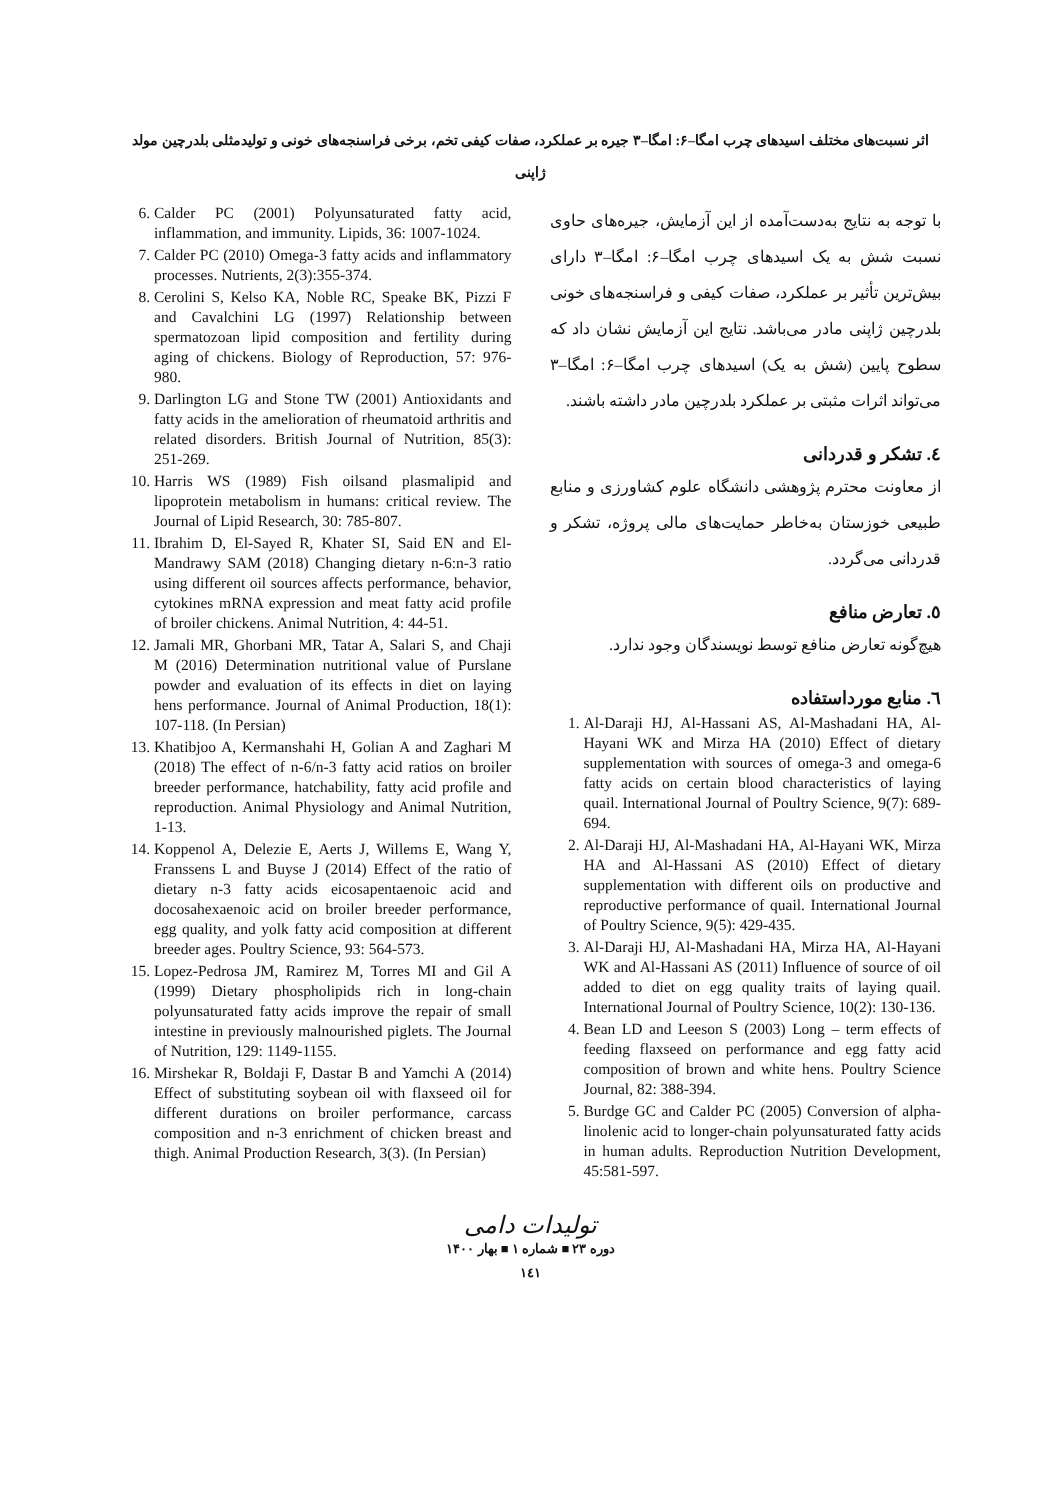اثر نسبت‌های مختلف اسیدهای چرب امگا–۶: امگا–۳ جیره بر عملکرد، صفات کیفی تخم، برخی فراسنجه‌های خونی و تولیدمثلی بلدرچین مولد ژاپنی
با توجه به نتایج به‌دست‌آمده از این آزمایش، جیره‌های حاوی نسبت شش به یک اسیدهای چرب امگا–۶: امگا–۳ دارای بیش‌ترین تأثیر بر عملکرد، صفات کیفی و فراسنجه‌های خونی بلدرچین ژاپنی مادر می‌باشد. نتایج این آزمایش نشان داد که سطوح پایین (شش به یک) اسیدهای چرب امگا–۶: امگا–۳ می‌تواند اثرات مثبتی بر عملکرد بلدرچین مادر داشته باشند.
٤. تشکر و قدردانی
از معاونت محترم پژوهشی دانشگاه علوم کشاورزی و منابع طبیعی خوزستان به‌خاطر حمایت‌های مالی پروژه، تشکر و قدردانی می‌گردد.
٥. تعارض منافع
هیچ‌گونه تعارض منافع توسط نویسندگان وجود ندارد.
٦. منابع مورداستفاده
1. Al-Daraji HJ, Al-Hassani AS, Al-Mashadani HA, Al-Hayani WK and Mirza HA (2010) Effect of dietary supplementation with sources of omega-3 and omega-6 fatty acids on certain blood characteristics of laying quail. International Journal of Poultry Science, 9(7): 689-694.
2. Al-Daraji HJ, Al-Mashadani HA, Al-Hayani WK, Mirza HA and Al-Hassani AS (2010) Effect of dietary supplementation with different oils on productive and reproductive performance of quail. International Journal of Poultry Science, 9(5): 429-435.
3. Al-Daraji HJ, Al-Mashadani HA, Mirza HA, Al-Hayani WK and Al-Hassani AS (2011) Influence of source of oil added to diet on egg quality traits of laying quail. International Journal of Poultry Science, 10(2): 130-136.
4. Bean LD and Leeson S (2003) Long – term effects of feeding flaxseed on performance and egg fatty acid composition of brown and white hens. Poultry Science Journal, 82: 388-394.
5. Burdge GC and Calder PC (2005) Conversion of alpha-linolenic acid to longer-chain polyunsaturated fatty acids in human adults. Reproduction Nutrition Development, 45:581-597.
6. Calder PC (2001) Polyunsaturated fatty acid, inflammation, and immunity. Lipids, 36: 1007-1024.
7. Calder PC (2010) Omega-3 fatty acids and inflammatory processes. Nutrients, 2(3):355-374.
8. Cerolini S, Kelso KA, Noble RC, Speake BK, Pizzi F and Cavalchini LG (1997) Relationship between spermatozoan lipid composition and fertility during aging of chickens. Biology of Reproduction, 57: 976-980.
9. Darlington LG and Stone TW (2001) Antioxidants and fatty acids in the amelioration of rheumatoid arthritis and related disorders. British Journal of Nutrition, 85(3): 251-269.
10. Harris WS (1989) Fish oilsand plasmalipid and lipoprotein metabolism in humans: critical review. The Journal of Lipid Research, 30: 785-807.
11. Ibrahim D, El-Sayed R, Khater SI, Said EN and El-Mandrawy SAM (2018) Changing dietary n-6:n-3 ratio using different oil sources affects performance, behavior, cytokines mRNA expression and meat fatty acid profile of broiler chickens. Animal Nutrition, 4: 44-51.
12. Jamali MR, Ghorbani MR, Tatar A, Salari S, and Chaji M (2016) Determination nutritional value of Purslane powder and evaluation of its effects in diet on laying hens performance. Journal of Animal Production, 18(1): 107-118. (In Persian)
13. Khatibjoo A, Kermanshahi H, Golian A and Zaghari M (2018) The effect of n-6/n-3 fatty acid ratios on broiler breeder performance, hatchability, fatty acid profile and reproduction. Animal Physiology and Animal Nutrition, 1-13.
14. Koppenol A, Delezie E, Aerts J, Willems E, Wang Y, Franssens L and Buyse J (2014) Effect of the ratio of dietary n-3 fatty acids eicosapentaenoic acid and docosahexaenoic acid on broiler breeder performance, egg quality, and yolk fatty acid composition at different breeder ages. Poultry Science, 93: 564-573.
15. Lopez-Pedrosa JM, Ramirez M, Torres MI and Gil A (1999) Dietary phospholipids rich in long-chain polyunsaturated fatty acids improve the repair of small intestine in previously malnourished piglets. The Journal of Nutrition, 129: 1149-1155.
16. Mirshekar R, Boldaji F, Dastar B and Yamchi A (2014) Effect of substituting soybean oil with flaxseed oil for different durations on broiler performance, carcass composition and n-3 enrichment of chicken breast and thigh. Animal Production Research, 3(3). (In Persian)
تولیدات دامی
دوره ۲۳ ■ شماره ۱ ■ بهار ۱۴۰۰
١٤١